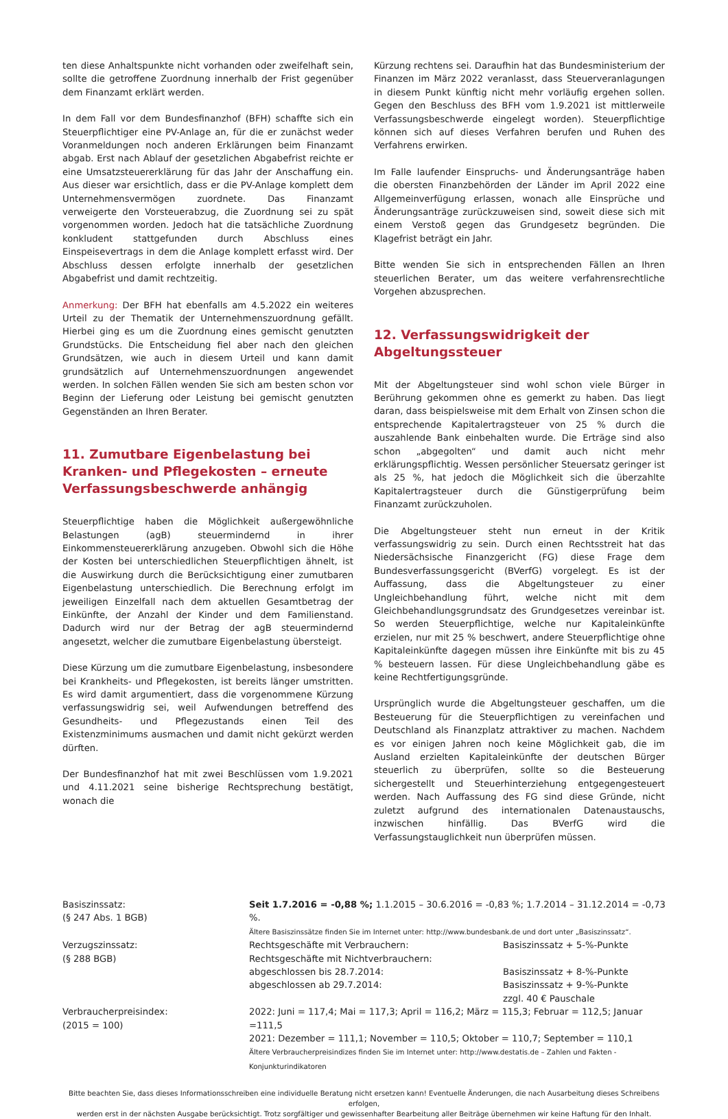ten diese Anhaltspunkte nicht vorhanden oder zweifelhaft sein, sollte die getroffene Zuordnung innerhalb der Frist gegenüber dem Finanzamt erklärt werden.
In dem Fall vor dem Bundesfinanzhof (BFH) schaffte sich ein Steuerpflichtiger eine PV-Anlage an, für die er zunächst weder Voranmeldungen noch anderen Erklärungen beim Finanzamt abgab. Erst nach Ablauf der gesetzlichen Abgabefrist reichte er eine Umsatzsteuererklärung für das Jahr der Anschaffung ein. Aus dieser war ersichtlich, dass er die PV-Anlage komplett dem Unternehmensvermögen zuordnete. Das Finanzamt verweigerte den Vorsteuerabzug, die Zuordnung sei zu spät vorgenommen worden. Jedoch hat die tatsächliche Zuordnung konkludent stattgefunden durch Abschluss eines Einspeisevertrags in dem die Anlage komplett erfasst wird. Der Abschluss dessen erfolgte innerhalb der gesetzlichen Abgabefrist und damit rechtzeitig.
Anmerkung: Der BFH hat ebenfalls am 4.5.2022 ein weiteres Urteil zu der Thematik der Unternehmenszuordnung gefällt. Hierbei ging es um die Zuordnung eines gemischt genutzten Grundstücks. Die Entscheidung fiel aber nach den gleichen Grundsätzen, wie auch in diesem Urteil und kann damit grundsätzlich auf Unternehmenszuordnungen angewendet werden. In solchen Fällen wenden Sie sich am besten schon vor Beginn der Lieferung oder Leistung bei gemischt genutzten Gegenständen an Ihren Berater.
11. Zumutbare Eigenbelastung bei Kranken- und Pflegekosten – erneute Verfassungsbeschwerde anhängig
Steuerpflichtige haben die Möglichkeit außergewöhnliche Belastungen (agB) steuermindernd in ihrer Einkommensteuererklärung anzugeben. Obwohl sich die Höhe der Kosten bei unterschiedlichen Steuerpflichtigen ähnelt, ist die Auswirkung durch die Berücksichtigung einer zumutbaren Eigenbelastung unterschiedlich. Die Berechnung erfolgt im jeweiligen Einzelfall nach dem aktuellen Gesamtbetrag der Einkünfte, der Anzahl der Kinder und dem Familienstand. Dadurch wird nur der Betrag der agB steuermindernd angesetzt, welcher die zumutbare Eigenbelastung übersteigt.
Diese Kürzung um die zumutbare Eigenbelastung, insbesondere bei Krankheits- und Pflegekosten, ist bereits länger umstritten. Es wird damit argumentiert, dass die vorgenommene Kürzung verfassungswidrig sei, weil Aufwendungen betreffend des Gesundheits- und Pflegezustands einen Teil des Existenzminimums ausmachen und damit nicht gekürzt werden dürften.
Der Bundesfinanzhof hat mit zwei Beschlüssen vom 1.9.2021 und 4.11.2021 seine bisherige Rechtsprechung bestätigt, wonach die
Kürzung rechtens sei. Daraufhin hat das Bundesministerium der Finanzen im März 2022 veranlasst, dass Steuerveranlagungen in diesem Punkt künftig nicht mehr vorläufig ergehen sollen. Gegen den Beschluss des BFH vom 1.9.2021 ist mittlerweile Verfassungsbeschwerde eingelegt worden). Steuerpflichtige können sich auf dieses Verfahren berufen und Ruhen des Verfahrens erwirken.
Im Falle laufender Einspruchs- und Änderungsanträge haben die obersten Finanzbehörden der Länder im April 2022 eine Allgemeinverfügung erlassen, wonach alle Einsprüche und Änderungsanträge zurückzuweisen sind, soweit diese sich mit einem Verstoß gegen das Grundgesetz begründen. Die Klagefrist beträgt ein Jahr.
Bitte wenden Sie sich in entsprechenden Fällen an Ihren steuerlichen Berater, um das weitere verfahrensrechtliche Vorgehen abzusprechen.
12. Verfassungswidrigkeit der Abgeltungssteuer
Mit der Abgeltungsteuer sind wohl schon viele Bürger in Berührung gekommen ohne es gemerkt zu haben. Das liegt daran, dass beispielsweise mit dem Erhalt von Zinsen schon die entsprechende Kapitalertragsteuer von 25 % durch die auszahlende Bank einbehalten wurde. Die Erträge sind also schon „abgegolten“ und damit auch nicht mehr erklärungspflichtig. Wessen persönlicher Steuersatz geringer ist als 25 %, hat jedoch die Möglichkeit sich die überzahlte Kapitalertragsteuer durch die Günstigerprüfung beim Finanzamt zurückzuholen.
Die Abgeltungsteuer steht nun erneut in der Kritik verfassungswidrig zu sein. Durch einen Rechtsstreit hat das Niedersächsische Finanzgericht (FG) diese Frage dem Bundesverfassungsgericht (BVerfG) vorgelegt. Es ist der Auffassung, dass die Abgeltungsteuer zu einer Ungleichbehandlung führt, welche nicht mit dem Gleichbehandlungsgrundsatz des Grundgesetzes vereinbar ist. So werden Steuerpflichtige, welche nur Kapitaleinkünfte erzielen, nur mit 25 % beschwert, andere Steuerpflichtige ohne Kapitaleinkünfte dagegen müssen ihre Einkünfte mit bis zu 45 % besteuern lassen. Für diese Ungleichbehandlung gäbe es keine Rechtfertigungsgründe.
Ursprünglich wurde die Abgeltungsteuer geschaffen, um die Besteuerung für die Steuerpflichtigen zu vereinfachen und Deutschland als Finanzplatz attraktiver zu machen. Nachdem es vor einigen Jahren noch keine Möglichkeit gab, die im Ausland erzielten Kapitaleinkünfte der deutschen Bürger steuerlich zu überprüfen, sollte so die Besteuerung sichergestellt und Steuerhinterziehung entgegengesteuert werden. Nach Auffassung des FG sind diese Gründe, nicht zuletzt aufgrund des internationalen Datenaustauschs, inzwischen hinfällig. Das BVerfG wird die Verfassungstauglichkeit nun überprüfen müssen.
| Basiszinssatz: (§ 247 Abs. 1 BGB) | Seit 1.7.2016 = -0,88 %; 1.1.2015 – 30.6.2016 = -0,83 %; 1.7.2014 – 31.12.2014 = -0,73 %. Ältere Basiszinssätze finden Sie im Internet unter: http://www.bundesbank.de und dort unter „Basiszinssatz“. | |
| Verzugszinssatz: (§ 288 BGB) | Rechtsgeschäfte mit Verbrauchern: Rechtsgeschäfte mit Nichtverbrauchern: abgeschlossen bis 28.7.2014: abgeschlossen ab 29.7.2014: | Basiszinssatz + 5-%-Punkte Basiszinssatz + 8-%-Punkte Basiszinssatz + 9-%-Punkte zzgl. 40 € Pauschale |
| Verbraucherpreisindex: (2015 = 100) | 2022: Juni = 117,4; Mai = 117,3; April = 116,2; März = 115,3; Februar = 112,5; Januar =111,5 2021: Dezember = 111,1; November = 110,5; Oktober = 110,7; September = 110,1 Ältere Verbraucherpreisindizes finden Sie im Internet unter: http://www.destatis.de – Zahlen und Fakten - Konjunkturindikatoren | |
Bitte beachten Sie, dass dieses Informationsschreiben eine individuelle Beratung nicht ersetzen kann! Eventuelle Änderungen, die nach Ausarbeitung dieses Schreibens erfolgen,
werden erst in der nächsten Ausgabe berücksichtigt. Trotz sorgfältiger und gewissenhafter Bearbeitung aller Beiträge übernehmen wir keine Haftung für den Inhalt.